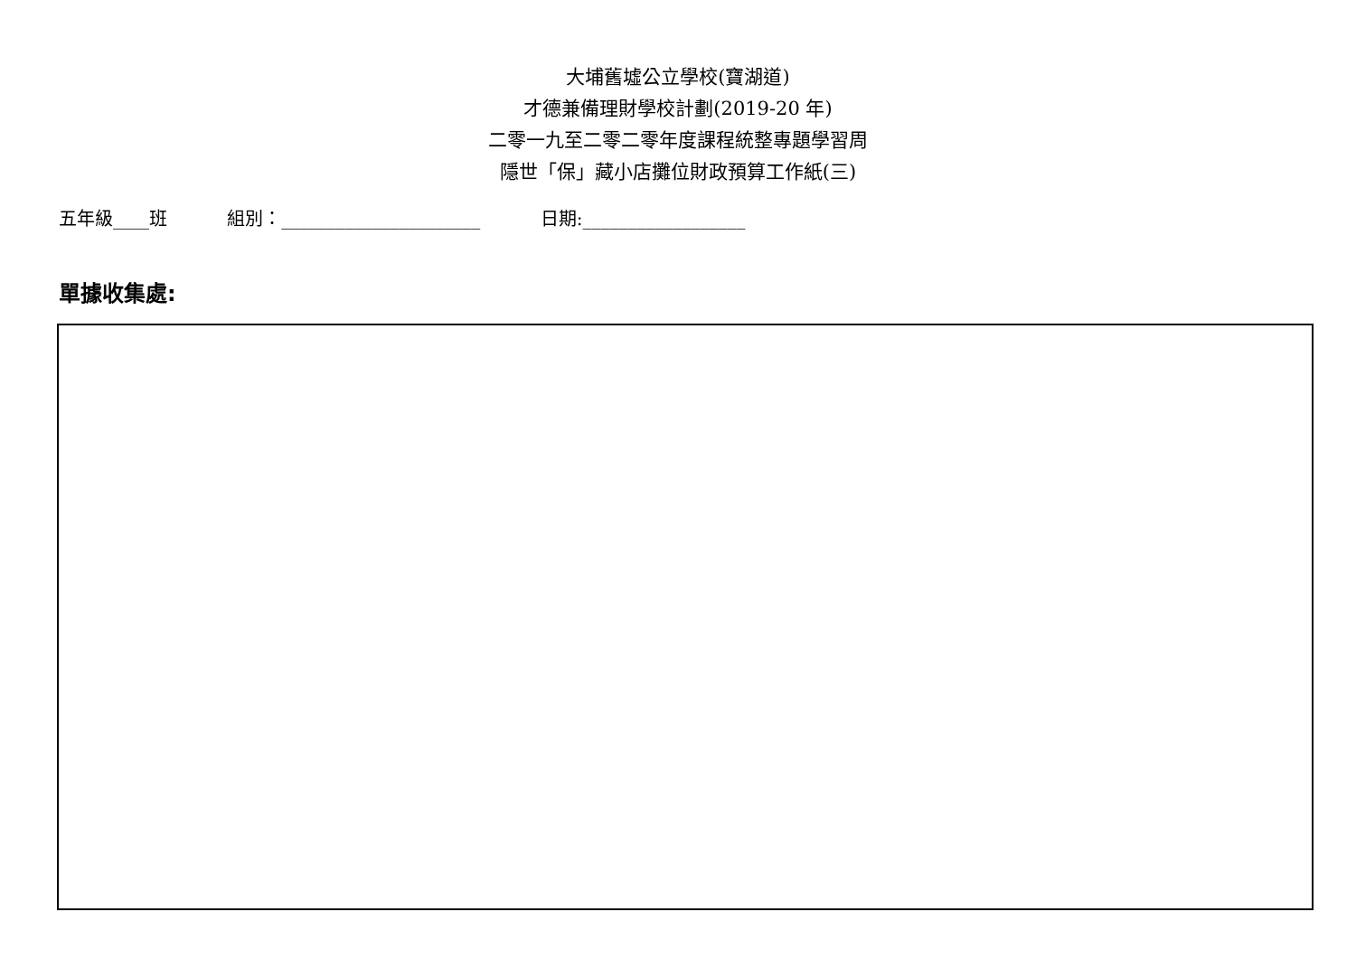大埔舊墟公立學校(寶湖道)
才德兼備理財學校計劃(2019-20 年)
二零一九至二零二零年度課程統整專題學習周
隱世「保」藏小店攤位財政預算工作紙(三)
五年級____班 組別：______________________ 日期:__________________
單據收集處: